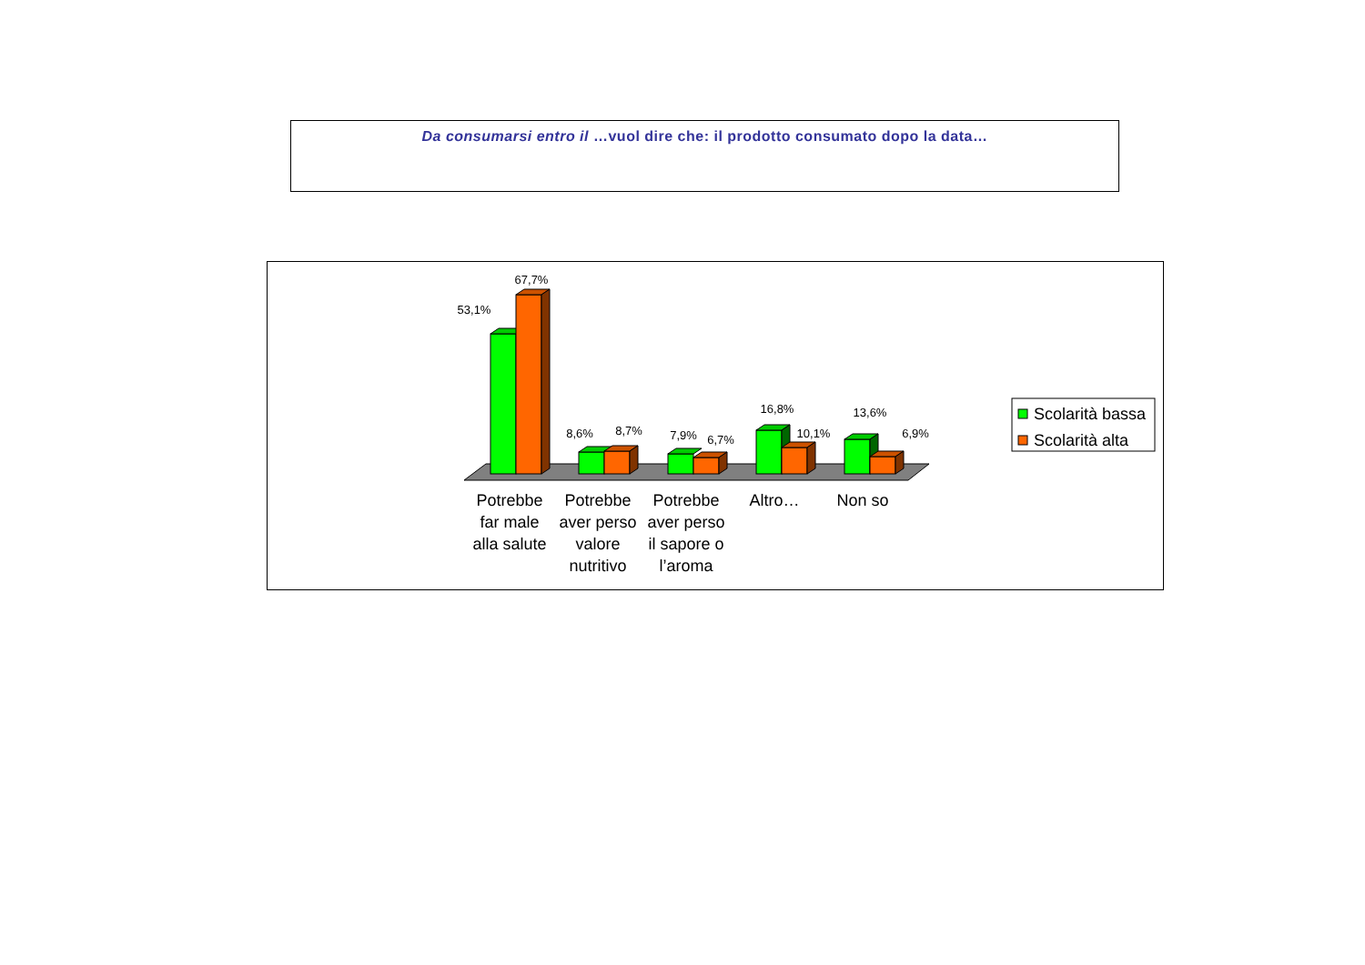Da consumarsi entro il …vuol dire che: il prodotto consumato dopo la data…
53,1%
67,7%
8,6%
8,7%
7,9%
6,7%
16,8%
10,1%
13,6%
6,9%
Potrebbe
far male
alla salute
Potrebbe
aver perso
valore
nutritivo
Potrebbe
aver perso
il sapore o
l’aroma
Altro…
Non so
Scolarità bassa
Scolarità alta